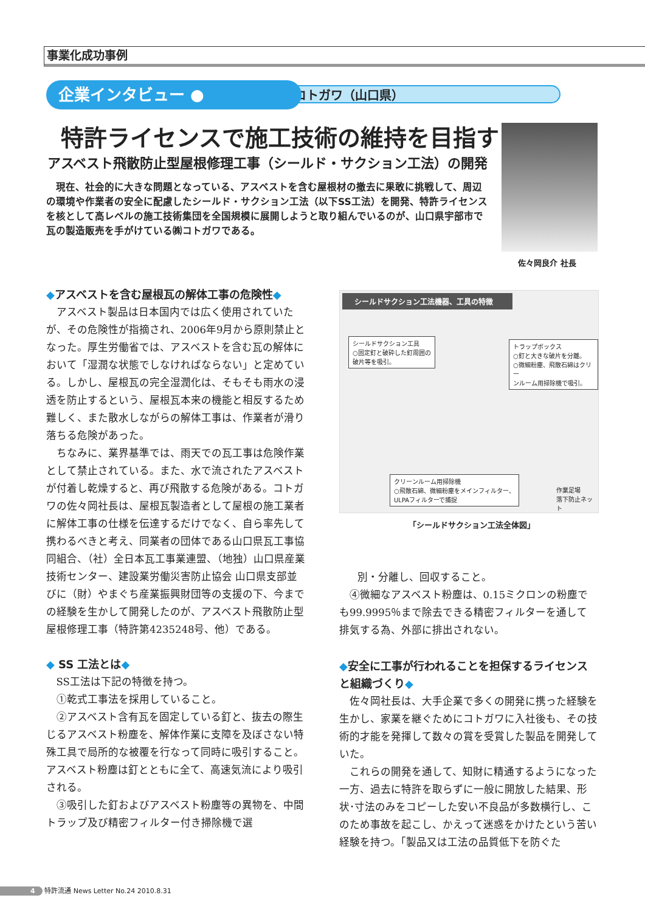事業化成功事例
㈱コトガワ（山口県）
企業インタビュー ●
特許ライセンスで施工技術の維持を目指す
アスベスト飛散防止型屋根修理工事（シールド・サクション工法）の開発
　現在、社会的に大きな問題となっている、アスベストを含む屋根材の撤去に果敢に挑戦して、周辺の環境や作業者の安全に配慮したシールド・サクション工法（以下SS工法）を開発、特許ライセンスを核として高レベルの施工技術集団を全国規模に展開しようと取り組んでいるのが、山口県宇部市で瓦の製造販売を手がけている㈱コトガワである。
佐々岡良介 社長
◆アスベストを含む屋根瓦の解体工事の危険性◆
アスベスト製品は日本国内では広く使用されていたが、その危険性が指摘され、2006年9月から原則禁止となった。厚生労働省では、アスベストを含む瓦の解体において「湿潤な状態でしなければならない」と定めている。しかし、屋根瓦の完全湿潤化は、そもそも雨水の浸透を防止するという、屋根瓦本来の機能と相反するため難しく、また散水しながらの解体工事は、作業者が滑り落ちる危険があった。
ちなみに、業界基準では、雨天での瓦工事は危険作業として禁止されている。また、水で流されたアスベストが付着し乾燥すると、再び飛散する危険がある。コトガワの佐々岡社長は、屋根瓦製造者として屋根の施工業者に解体工事の仕様を伝達するだけでなく、自ら率先して携わるべきと考え、同業者の団体である山口県瓦工事協同組合、（社）全日本瓦工事業連盟、（地独）山口県産業技術センター、建設業労働災害防止協会 山口県支部並びに（財）やまぐち産業振興財団等の支援の下、今までの経験を生かして開発したのが、アスベスト飛散防止型屋根修理工事（特許第4235248号、他）である。
◆ SS 工法とは◆
SS工法は下記の特徴を持つ。
①乾式工事法を採用していること。
②アスベスト含有瓦を固定している釘と、抜去の際生じるアスベスト粉塵を、解体作業に支障を及ぼさない特殊工具で局所的な被覆を行なって同時に吸引すること。アスベスト粉塵は釘とともに全て、高速気流により吸引される。
③吸引した釘およびアスベスト粉塵等の異物を、中間トラップ及び精密フィルター付き掃除機で選
シールドサクション工法機器、工具の特徴
シールドサクション工具
○固定釘と破砕した釘周囲の
破片等を吸引。
トラップボックス
○釘と大きな破片を分離。
○微細粉塵、飛散石綿はクリー
ンルーム用掃除機で吸引。
クリーンルーム用掃除機
○飛散石綿、微細粉塵をメインフィルター、
ULPAフィルターで捕捉
作業足場
落下防止ネット
「シールドサクション工法全体図」
別・分離し、回収すること。
④微細なアスベスト粉塵は、0.15ミクロンの粉塵でも99.9995％まで除去できる精密フィルターを通して排気する為、外部に排出されない。
◆安全に工事が行われることを担保するライセンスと組織づくり◆
佐々岡社長は、大手企業で多くの開発に携った経験を生かし、家業を継ぐためにコトガワに入社後も、その技術的才能を発揮して数々の賞を受賞した製品を開発していた。
これらの開発を通して、知財に精通するようになった一方、過去に特許を取らずに一般に開放した結果、形状･寸法のみをコピーした安い不良品が多数横行し、このため事故を起こし、かえって迷惑をかけたという苦い経験を持つ。「製品又は工法の品質低下を防ぐた
4 特許流通 News Letter No.24 2010.8.31